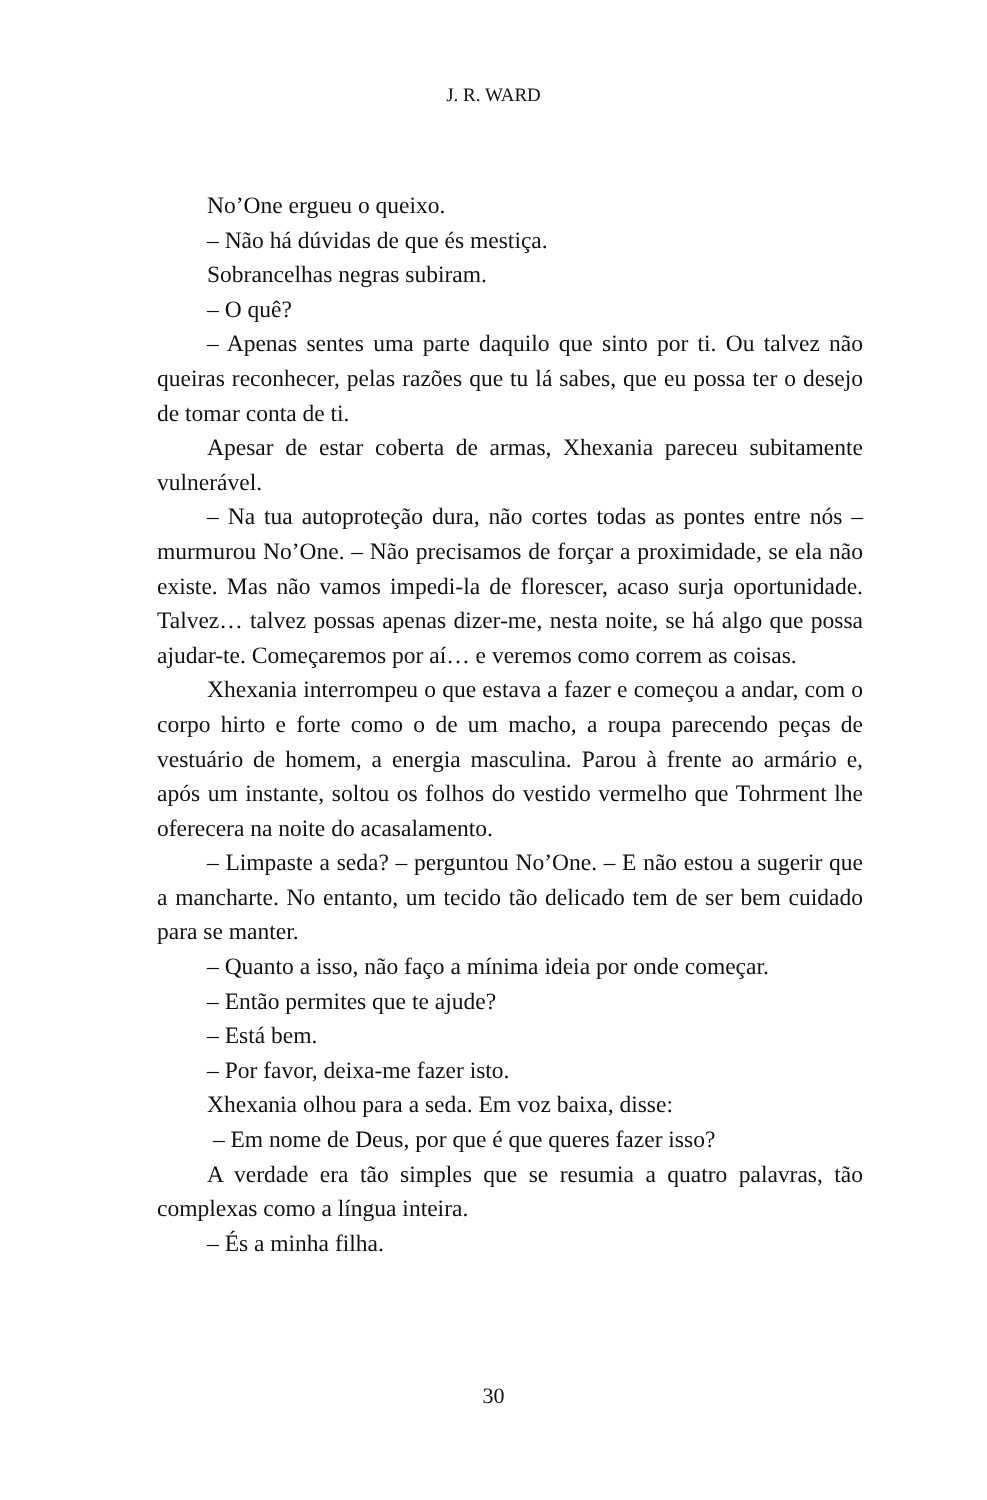J. R. WARD
No’One ergueu o queixo.
– Não há dúvidas de que és mestiça.
Sobrancelhas negras subiram.
– O quê?
– Apenas sentes uma parte daquilo que sinto por ti. Ou talvez não queiras reconhecer, pelas razões que tu lá sabes, que eu possa ter o desejo de tomar conta de ti.
Apesar de estar coberta de armas, Xhexania pareceu subitamente vulnerável.
– Na tua autoproteção dura, não cortes todas as pontes entre nós – murmurou No’One. – Não precisamos de forçar a proximidade, se ela não existe. Mas não vamos impedi-la de florescer, acaso surja oportunidade. Talvez… talvez possas apenas dizer-me, nesta noite, se há algo que possa ajudar-te. Começaremos por aí… e veremos como correm as coisas.
Xhexania interrompeu o que estava a fazer e começou a andar, com o corpo hirto e forte como o de um macho, a roupa parecendo peças de vestuário de homem, a energia masculina. Parou à frente ao armário e, após um instante, soltou os folhos do vestido vermelho que Tohrment lhe oferecera na noite do acasalamento.
– Limpaste a seda? – perguntou No’One. – E não estou a sugerir que a mancharte. No entanto, um tecido tão delicado tem de ser bem cuidado para se manter.
– Quanto a isso, não faço a mínima ideia por onde começar.
– Então permites que te ajude?
– Está bem.
– Por favor, deixa-me fazer isto.
Xhexania olhou para a seda. Em voz baixa, disse:
– Em nome de Deus, por que é que queres fazer isso?
A verdade era tão simples que se resumia a quatro palavras, tão complexas como a língua inteira.
– És a minha filha.
30